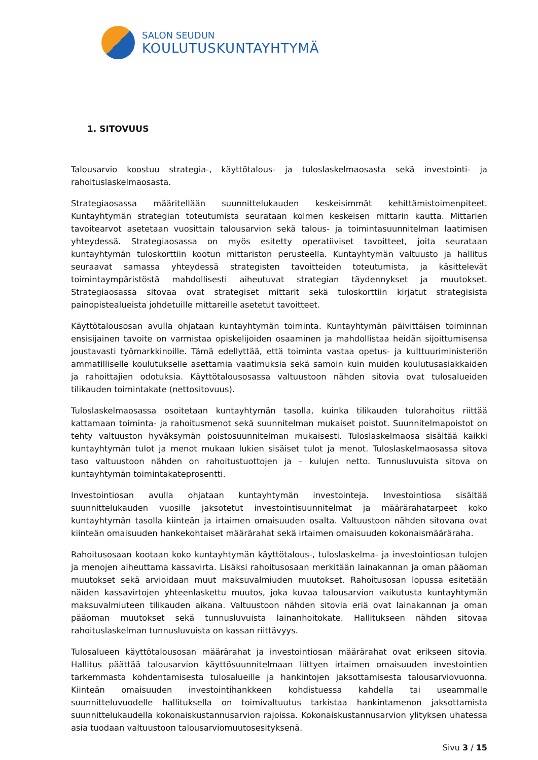SALON SEUDUN
KOULUTUSKUNTAYHTYMÄ
1. SITOVUUS
Talousarvio koostuu strategia-, käyttötalous- ja tuloslaskelmaosasta sekä investointi- ja rahoituslaskelmaosasta.
Strategiaosassa määritellään suunnittelukauden keskeisimmät kehittämistoimenpiteet. Kuntayhtymän strategian toteutumista seurataan kolmen keskeisen mittarin kautta. Mittarien tavoitearvot asetetaan vuosittain talousarvion sekä talous- ja toimintasuunnitelman laatimisen yhteydessä. Strategiaosassa on myös esitetty operatiiviset tavoitteet, joita seurataan kuntayhtymän tuloskorttiin kootun mittariston perusteella. Kuntayhtymän valtuusto ja hallitus seuraavat samassa yhteydessä strategisten tavoitteiden toteutumista, ja käsittelevät toimintaympäristöstä mahdollisesti aiheutuvat strategian täydennykset ja muutokset. Strategiaosassa sitovaa ovat strategiset mittarit sekä tuloskorttiin kirjatut strategisista painopistealueista johdetuille mittareille asetetut tavoitteet.
Käyttötalousosan avulla ohjataan kuntayhtymän toiminta. Kuntayhtymän päivittäisen toiminnan ensisijainen tavoite on varmistaa opiskelijoiden osaaminen ja mahdollistaa heidän sijoittumisensa joustavasti työmarkkinoille. Tämä edellyttää, että toiminta vastaa opetus- ja kulttuuriministeriön ammatilliselle koulutukselle asettamia vaatimuksia sekä samoin kuin muiden koulutusasiakkaiden ja rahoittajien odotuksia. Käyttötalousosassa valtuustoon nähden sitovia ovat tulosalueiden tilikauden toimintakate (nettositovuus).
Tuloslaskelmaosassa osoitetaan kuntayhtymän tasolla, kuinka tilikauden tulorahoitus riittää kattamaan toiminta- ja rahoitusmenot sekä suunnitelman mukaiset poistot. Suunnitelmapoistot on tehty valtuuston hyväksymän poistosuunnitelman mukaisesti. Tuloslaskelmaosa sisältää kaikki kuntayhtymän tulot ja menot mukaan lukien sisäiset tulot ja menot. Tuloslaskelmaosassa sitova taso valtuustoon nähden on rahoitustuottojen ja – kulujen netto. Tunnusluvuista sitova on kuntayhtymän toimintakateprosentti.
Investointiosan avulla ohjataan kuntayhtymän investointeja. Investointiosa sisältää suunnittelukauden vuosille jaksotetut investointisuunnitelmat ja määrärahatarpeet koko kuntayhtymän tasolla kiinteän ja irtaimen omaisuuden osalta. Valtuustoon nähden sitovana ovat kiinteän omaisuuden hankekohtaiset määrärahat sekä irtaimen omaisuuden kokonaismääräraha.
Rahoitusosaan kootaan koko kuntayhtymän käyttötalous-, tuloslaskelma- ja investointiosan tulojen ja menojen aiheuttama kassavirta. Lisäksi rahoitusosaan merkitään lainakannan ja oman pääoman muutokset sekä arvioidaan muut maksuvalmiuden muutokset. Rahoitusosan lopussa esitetään näiden kassavirtojen yhteenlaskettu muutos, joka kuvaa talousarvion vaikutusta kuntayhtymän maksuvalmiuteen tilikauden aikana. Valtuustoon nähden sitovia eriä ovat lainakannan ja oman pääoman muutokset sekä tunnusluvuista lainanhoitokate. Hallitukseen nähden sitovaa rahoituslaskelman tunnusluvuista on kassan riittävyys.
Tulosalueen käyttötalousosan määrärahat ja investointiosan määrärahat ovat erikseen sitovia. Hallitus päättää talousarvion käyttösuunnitelmaan liittyen irtaimen omaisuuden investointien tarkemmasta kohdentamisesta tulosalueille ja hankintojen jaksottamisesta talousarviovuonna. Kiinteän omaisuuden investointihankkeen kohdistuessa kahdella tai useammalle suunnitteluvuodelle hallituksella on toimivaltuutus tarkistaa hankintamenon jaksottamista suunnittelukaudella kokonaiskustannusarvion rajoissa. Kokonaiskustannusarvion ylityksen uhatessa asia tuodaan valtuustoon talousarviomuutosesityksenä.
Sivu 3 / 15